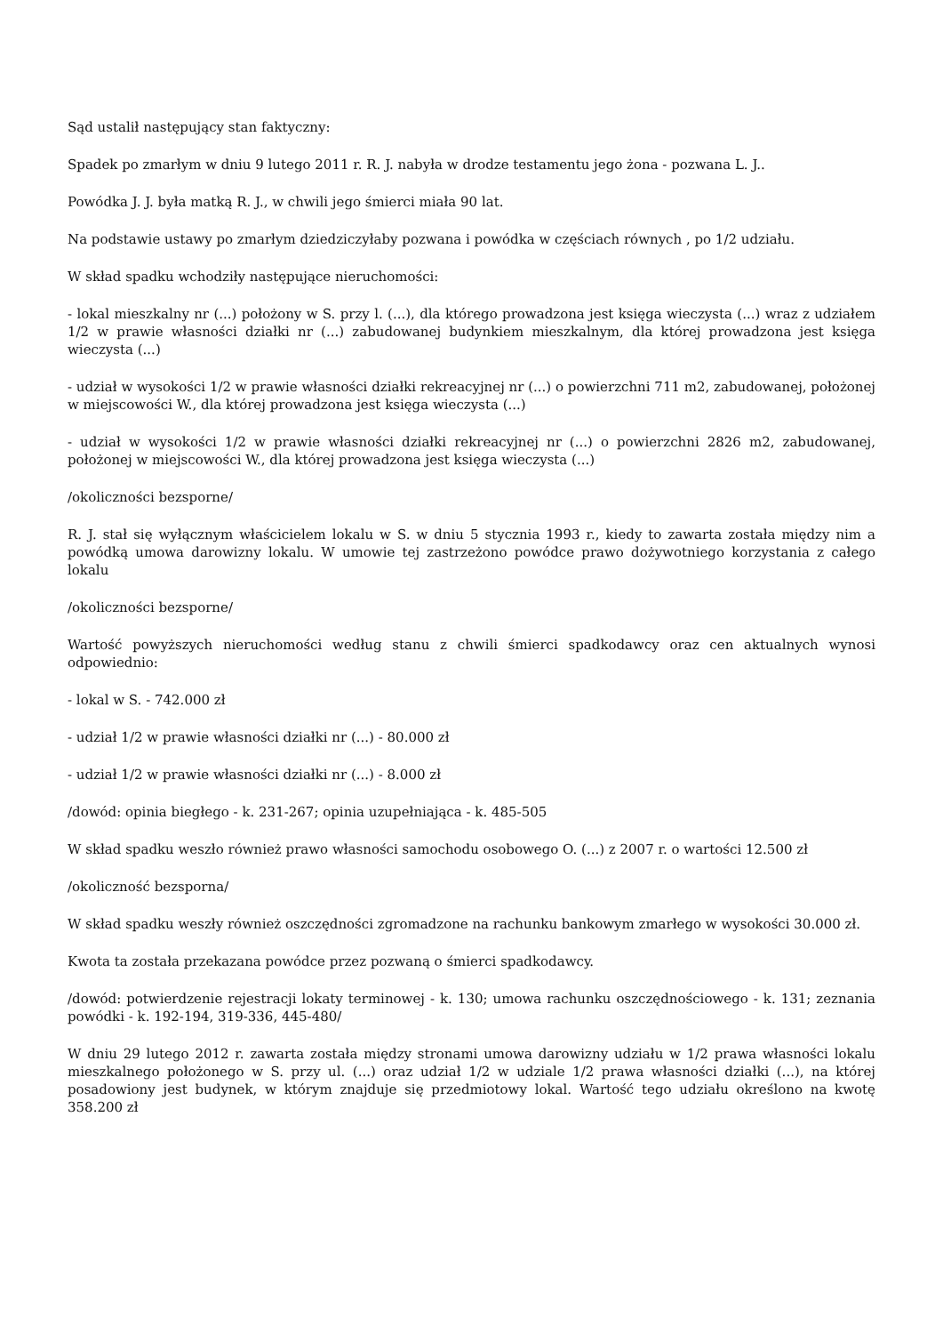Sąd ustalił następujący stan faktyczny:
Spadek po zmarłym w dniu 9 lutego 2011 r. R. J. nabyła w drodze testamentu jego żona - pozwana L. J..
Powódka J. J. była matką R. J., w chwili jego śmierci miała 90 lat.
Na podstawie ustawy po zmarłym dziedziczyłaby pozwana i powódka w częściach równych , po 1/2 udziału.
W skład spadku wchodziły następujące nieruchomości:
- lokal mieszkalny nr (...) położony w S. przy l. (...), dla którego prowadzona jest księga wieczysta (...) wraz z udziałem 1/2 w prawie własności działki nr (...) zabudowanej budynkiem mieszkalnym, dla której prowadzona jest księga wieczysta (...)
- udział w wysokości 1/2 w prawie własności działki rekreacyjnej nr (...) o powierzchni 711 m2, zabudowanej, położonej w miejscowości W., dla której prowadzona jest księga wieczysta (...)
- udział w wysokości 1/2 w prawie własności działki rekreacyjnej nr (...) o powierzchni 2826 m2, zabudowanej, położonej w miejscowości W., dla której prowadzona jest księga wieczysta (...)
/okoliczności bezsporne/
R. J. stał się wyłącznym właścicielem lokalu w S. w dniu 5 stycznia 1993 r., kiedy to zawarta została między nim a powódką umowa darowizny lokalu. W umowie tej zastrzeżono powódce prawo dożywotniego korzystania z całego lokalu
/okoliczności bezsporne/
Wartość powyższych nieruchomości według stanu z chwili śmierci spadkodawcy oraz cen aktualnych wynosi odpowiednio:
- lokal w S. - 742.000 zł
- udział 1/2 w prawie własności działki nr (...) - 80.000 zł
- udział 1/2 w prawie własności działki nr (...) - 8.000 zł
/dowód: opinia biegłego - k. 231-267; opinia uzupełniająca - k. 485-505
W skład spadku weszło również prawo własności samochodu osobowego O. (...) z 2007 r. o wartości 12.500 zł
/okoliczność bezsporna/
W skład spadku weszły również oszczędności zgromadzone na rachunku bankowym zmarłego w wysokości 30.000 zł.
Kwota ta została przekazana powódce przez pozwaną o śmierci spadkodawcy.
/dowód: potwierdzenie rejestracji lokaty terminowej - k. 130; umowa rachunku oszczędnościowego - k. 131; zeznania powódki - k. 192-194, 319-336, 445-480/
W dniu 29 lutego 2012 r. zawarta została między stronami umowa darowizny udziału w 1/2 prawa własności lokalu mieszkalnego położonego w S. przy ul. (...) oraz udział 1/2 w udziale 1/2 prawa własności działki (...), na której posadowiony jest budynek, w którym znajduje się przedmiotowy lokal. Wartość tego udziału określono na kwotę 358.200 zł